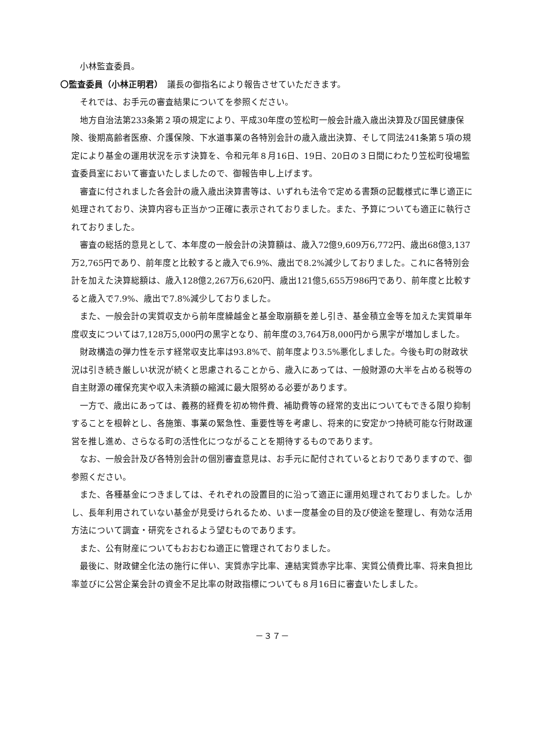小林監査委員。
〇監査委員（小林正明君）　議長の御指名により報告させていただきます。
それでは、お手元の審査結果についてを参照ください。
地方自治法第233条第２項の規定により、平成30年度の笠松町一般会計歳入歳出決算及び国民健康保険、後期高齢者医療、介護保険、下水道事業の各特別会計の歳入歳出決算、そして同法241条第５項の規定により基金の運用状況を示す決算を、令和元年８月16日、19日、20日の３日間にわたり笠松町役場監査委員室において審査いたしましたので、御報告申し上げます。
審査に付されました各会計の歳入歳出決算書等は、いずれも法令で定める書類の記載様式に準じ適正に処理されており、決算内容も正当かつ正確に表示されておりました。また、予算についても適正に執行されておりました。
審査の総括的意見として、本年度の一般会計の決算額は、歳入72億9,609万6,772円、歳出68億3,137万2,765円であり、前年度と比較すると歳入で6.9%、歳出で8.2%減少しておりました。これに各特別会計を加えた決算総額は、歳入128億2,267万6,620円、歳出121億5,655万986円であり、前年度と比較すると歳入で7.9%、歳出で7.8%減少しておりました。
また、一般会計の実質収支から前年度繰越金と基金取崩額を差し引き、基金積立金等を加えた実質単年度収支については7,128万5,000円の黒字となり、前年度の3,764万8,000円から黒字が増加しました。
財政構造の弾力性を示す経常収支比率は93.8%で、前年度より3.5%悪化しました。今後も町の財政状況は引き続き厳しい状況が続くと思慮されることから、歳入にあっては、一般財源の大半を占める税等の自主財源の確保充実や収入未済額の縮減に最大限努める必要があります。
一方で、歳出にあっては、義務的経費を初め物件費、補助費等の経常的支出についてもできる限り抑制することを根幹とし、各施策、事業の緊急性、重要性等を考慮し、将来的に安定かつ持続可能な行財政運営を推し進め、さらなる町の活性化につながることを期待するものであります。
なお、一般会計及び各特別会計の個別審査意見は、お手元に配付されているとおりでありますので、御参照ください。
また、各種基金につきましては、それぞれの設置目的に沿って適正に運用処理されておりました。しかし、長年利用されていない基金が見受けられるため、いま一度基金の目的及び使途を整理し、有効な活用方法について調査・研究をされるよう望むものであります。
また、公有財産についてもおおむね適正に管理されておりました。
最後に、財政健全化法の施行に伴い、実質赤字比率、連結実質赤字比率、実質公債費比率、将来負担比率並びに公営企業会計の資金不足比率の財政指標についても８月16日に審査いたしました。
－３７－